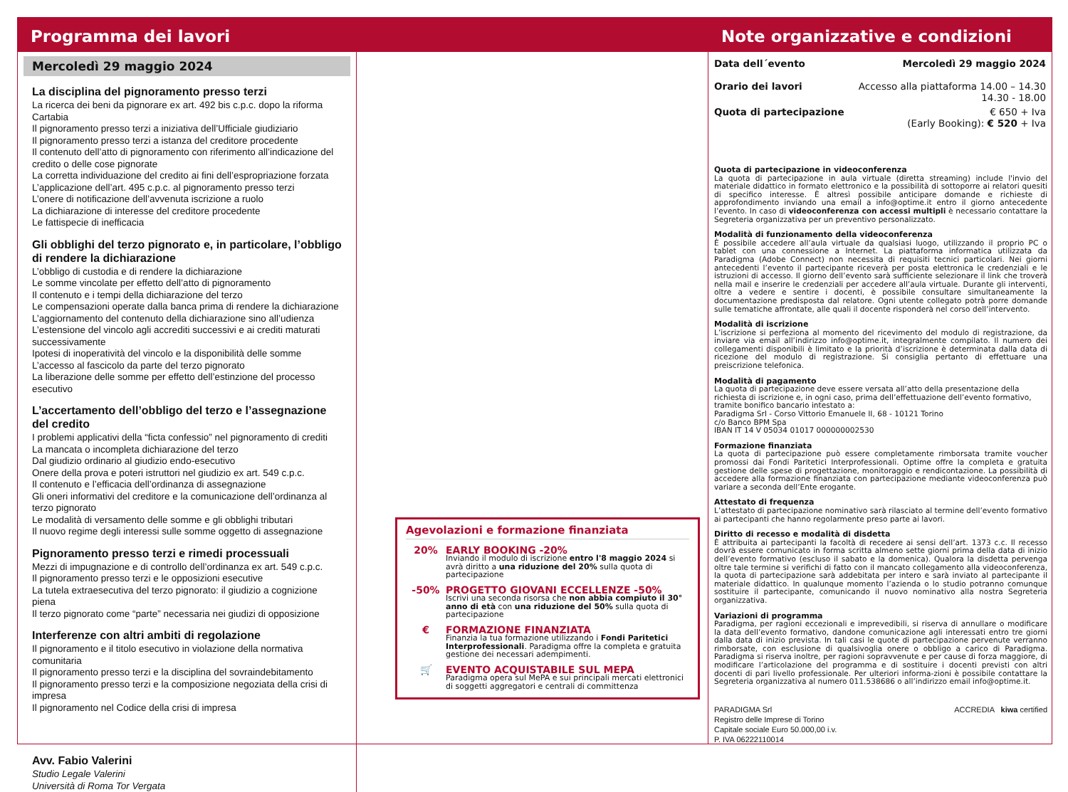Programma dei lavori
Mercoledì 29 maggio 2024
La disciplina del pignoramento presso terzi
La ricerca dei beni da pignorare ex art. 492 bis c.p.c. dopo la riforma Cartabia
Il pignoramento presso terzi a iniziativa dell’Ufficiale giudiziario
Il pignoramento presso terzi a istanza del creditore procedente
Il contenuto dell’atto di pignoramento con riferimento all’indicazione del credito o delle cose pignorate
La corretta individuazione del credito ai fini dell’espropriazione forzata
L’applicazione dell’art. 495 c.p.c. al pignoramento presso terzi
L’onere di notificazione dell’avvenuta iscrizione a ruolo
La dichiarazione di interesse del creditore procedente
Le fattispecie di inefficacia
Gli obblighi del terzo pignorato e, in particolare, l’obbligo di rendere la dichiarazione
L’obbligo di custodia e di rendere la dichiarazione
Le somme vincolate per effetto dell’atto di pignoramento
Il contenuto e i tempi della dichiarazione del terzo
Le compensazioni operate dalla banca prima di rendere la dichiarazione
L’aggiornamento del contenuto della dichiarazione sino all’udienza
L’estensione del vincolo agli accrediti successivi e ai crediti maturati successivamente
Ipotesi di inoperatività del vincolo e la disponibilità delle somme
L’accesso al fascicolo da parte del terzo pignorato
La liberazione delle somme per effetto dell’estinzione del processo esecutivo
L’accertamento dell’obbligo del terzo e l’assegnazione del credito
I problemi applicativi della “ficta confessio” nel pignoramento di crediti
La mancata o incompleta dichiarazione del terzo
Dal giudizio ordinario al giudizio endo-esecutivo
Onere della prova e poteri istruttori nel giudizio ex art. 549 c.p.c.
Il contenuto e l’efficacia dell’ordinanza di assegnazione
Gli oneri informativi del creditore e la comunicazione dell’ordinanza al terzo pignorato
Le modalità di versamento delle somme e gli obblighi tributari
Il nuovo regime degli interessi sulle somme oggetto di assegnazione
Pignoramento presso terzi e rimedi processuali
Mezzi di impugnazione e di controllo dell’ordinanza ex art. 549 c.p.c.
Il pignoramento presso terzi e le opposizioni esecutive
La tutela extraesecutiva del terzo pignorato: il giudizio a cognizione piena
Il terzo pignorato come “parte” necessaria nei giudizi di opposizione
Interferenze con altri ambiti di regolazione
Il pignoramento e il titolo esecutivo in violazione della normativa comunitaria
Il pignoramento presso terzi e la disciplina del sovraindebitamento
Il pignoramento presso terzi e la composizione negoziata della crisi di impresa
Il pignoramento nel Codice della crisi di impresa
Avv. Fabio Valerini
Studio Legale Valerini
Università di Roma Tor Vergata
Agevolazioni e formazione finanziata
20% EARLY BOOKING -20%
Inviando il modulo di iscrizione entro l'8 maggio 2024 si avrà diritto a una riduzione del 20% sulla quota di partecipazione
-50% PROGETTO GIOVANI ECCELLENZE -50%
Iscrivi una seconda risorsa che non abbia compiuto il 30° anno di età con una riduzione del 50% sulla quota di partecipazione
€ FORMAZIONE FINANZIATA
Finanzia la tua formazione utilizzando i Fondi Paritetici Interprofessionali. Paradigma offre la completa e gratuita gestione dei necessari adempimenti.
🛒 EVENTO ACQUISTABILE SUL MEPA
Paradigma opera sul MePA e sui principali mercati elettronici di soggetti aggregatori e centrali di committenza
Note organizzative e condizioni
Data dell´evento Mercoledì 29 maggio 2024
Orario dei lavori Accesso alla piattaforma 14.00 – 14.30
14.30 - 18.00
Quota di partecipazione € 650 + Iva
(Early Booking): € 520 + Iva
Quota di partecipazione in videoconferenza
La quota di partecipazione in aula virtuale (diretta streaming) include l'invio del materiale didattico in formato elettronico e la possibilità di sottoporre ai relatori quesiti di specifico interesse. È altresì possibile anticipare domande e richieste di approfondimento inviando una email a info@optime.it entro il giorno antecedente l’evento. In caso di videoconferenza con accessi multipli è necessario contattare la Segreteria organizzativa per un preventivo personalizzato.
Modalità di funzionamento della videoconferenza
È possibile accedere all’aula virtuale da qualsiasi luogo, utilizzando il proprio PC o tablet con una connessione a Internet. La piattaforma informatica utilizzata da Paradigma (Adobe Connect) non necessita di requisiti tecnici particolari. Nei giorni antecedenti l’evento il partecipante riceverà per posta elettronica le credenziali e le istruzioni di accesso. Il giorno dell’evento sarà sufficiente selezionare il link che troverà nella mail e inserire le credenziali per accedere all’aula virtuale. Durante gli interventi, oltre a vedere e sentire i docenti, è possibile consultare simultaneamente la documentazione predisposta dal relatore. Ogni utente collegato potrà porre domande sulle tematiche affrontate, alle quali il docente risponderà nel corso dell’intervento.
Modalità di iscrizione
L’iscrizione si perfeziona al momento del ricevimento del modulo di registrazione, da inviare via email all’indirizzo info@optime.it, integralmente compilato. Il numero dei collegamenti disponibili è limitato e la priorità d’iscrizione è determinata dalla data di ricezione del modulo di registrazione. Si consiglia pertanto di effettuare una preiscrizione telefonica.
Modalità di pagamento
La quota di partecipazione deve essere versata all’atto della presentazione della richiesta di iscrizione e, in ogni caso, prima dell’effettuazione dell’evento formativo, tramite bonifico bancario intestato a:
Paradigma Srl - Corso Vittorio Emanuele II, 68 - 10121 Torino
c/o Banco BPM Spa
IBAN IT 14 V 05034 01017 000000002530
Formazione finanziata
La quota di partecipazione può essere completamente rimborsata tramite voucher promossi dai Fondi Paritetici Interprofessionali. Optime offre la completa e gratuita gestione delle spese di progettazione, monitoraggio e rendicontazione. La possibilità di accedere alla formazione finanziata con partecipazione mediante videoconferenza può variare a seconda dell’Ente erogante.
Attestato di frequenza
L’attestato di partecipazione nominativo sarà rilasciato al termine dell’evento formativo ai partecipanti che hanno regolarmente preso parte ai lavori.
Diritto di recesso e modalità di disdetta
È attribuita ai partecipanti la facoltà di recedere ai sensi dell’art. 1373 c.c. Il recesso dovrà essere comunicato in forma scritta almeno sette giorni prima della data di inizio dell’evento formativo (escluso il sabato e la domenica). Qualora la disdetta pervenga oltre tale termine si verifichi di fatto con il mancato collegamento alla videoconferenza, la quota di partecipazione sarà addebitata per intero e sarà inviato al partecipante il materiale didattico. In qualunque momento l’azienda o lo studio potranno comunque sostituire il partecipante, comunicando il nuovo nominativo alla nostra Segreteria organizzativa.
Variazioni di programma
Paradigma, per ragioni eccezionali e imprevedibili, si riserva di annullare o modificare la data dell’evento formativo, dandone comunicazione agli interessati entro tre giorni dalla data di inizio prevista. In tali casi le quote di partecipazione pervenute verranno rimborsate, con esclusione di qualsivoglia onere o obbligo a carico di Paradigma. Paradigma si riserva inoltre, per ragioni sopravvenute e per cause di forza maggiore, di modificare l’articolazione del programma e di sostituire i docenti previsti con altri docenti di pari livello professionale. Per ulteriori informa-zioni è possibile contattare la Segreteria organizzativa al numero 011.538686 o all’indirizzo email info@optime.it.
PARADIGMA Srl
Registro delle Imprese di Torino
Capitale sociale Euro 50.000,00 i.v.
P. IVA 06222110014
ACCREDIA kiwa certified